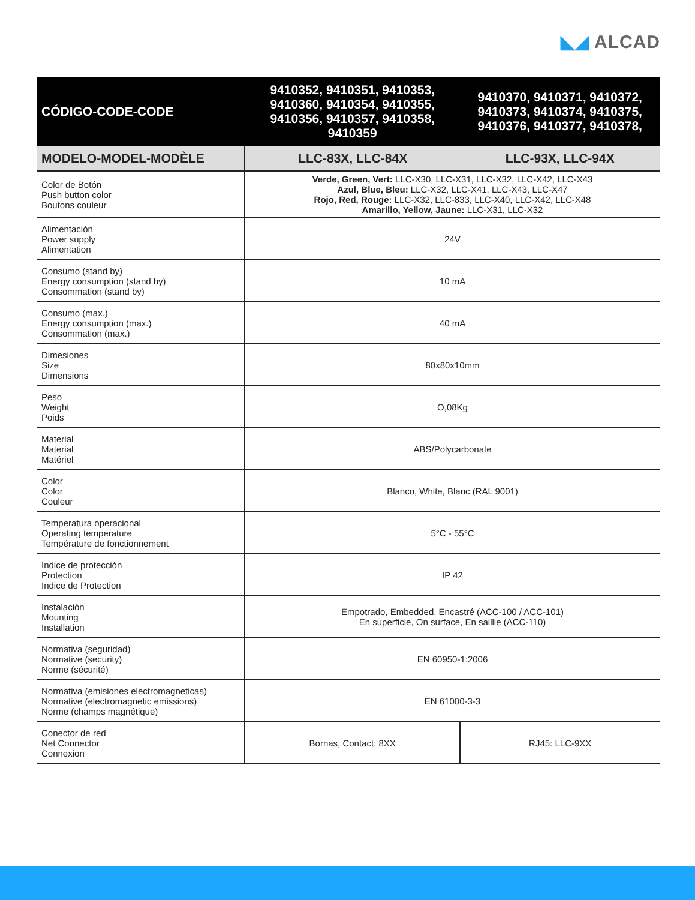◣◢ ALCAD
| CÓDIGO-CODE-CODE | 9410352, 9410351, 9410353, 9410360, 9410354, 9410355, 9410356, 9410357, 9410358, 9410359 | 9410370, 9410371, 9410372, 9410373, 9410374, 9410375, 9410376, 9410377, 9410378, |
| --- | --- | --- |
| MODELO-MODEL-MODÈLE | LLC-83X, LLC-84X | LLC-93X, LLC-94X |
| Color de Botón Push button color Boutons couleur | Verde, Green, Vert: LLC-X30, LLC-X31, LLC-X32, LLC-X42, LLC-X43 Azul, Blue, Bleu: LLC-X32, LLC-X41, LLC-X43, LLC-X47 Rojo, Red, Rouge: LLC-X32, LLC-833, LLC-X40, LLC-X42, LLC-X48 Amarillo, Yellow, Jaune: LLC-X31, LLC-X32 | |
| Alimentación Power supply Alimentation | 24V | |
| Consumo (stand by) Energy consumption (stand by) Consommation (stand by) | 10 mA | |
| Consumo (max.) Energy consumption (max.) Consommation (max.) | 40 mA | |
| Dimesiones Size Dimensions | 80x80x10mm | |
| Peso Weight Poids | O,08Kg | |
| Material Material Matériel | ABS/Polycarbonate | |
| Color Color Couleur | Blanco, White, Blanc (RAL 9001) | |
| Temperatura operacional Operating temperature Température de fonctionnement | 5°C - 55°C | |
| Indice de protección Protection Indice de Protection | IP 42 | |
| Instalación Mounting Installation | Empotrado, Embedded, Encastré (ACC-100 / ACC-101) En superficie, On surface, En saillie (ACC-110) | |
| Normativa (seguridad) Normative (security) Norme (sécurité) | EN 60950-1:2006 | |
| Normativa (emisiones electromagneticas) Normative (electromagnetic emissions) Norme (champs magnétique) | EN 61000-3-3 | |
| Conector de red Net Connector Connexion | Bornas, Contact: 8XX | RJ45: LLC-9XX |